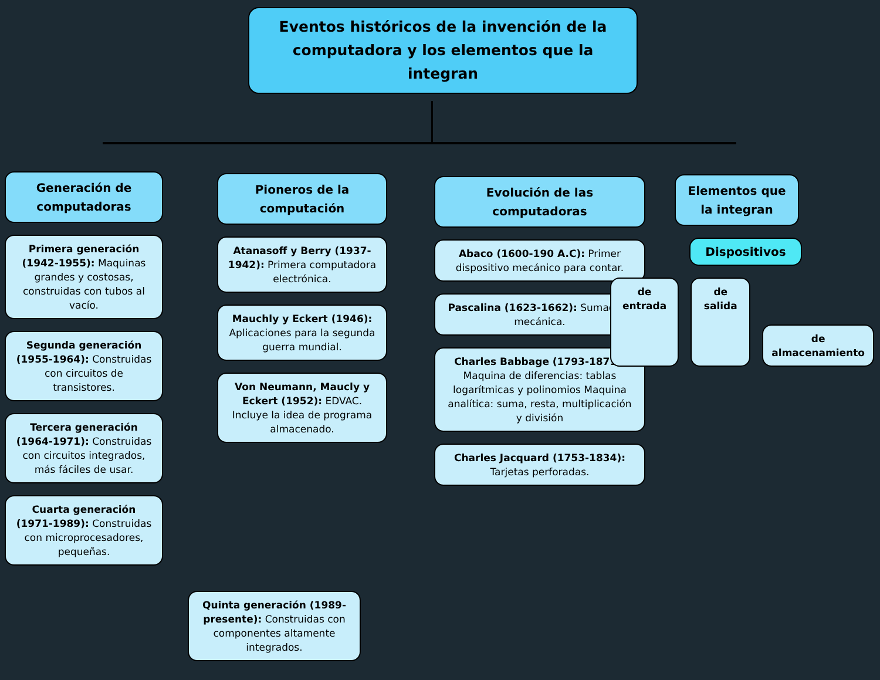Eventos históricos de la invención de la computadora y los elementos que la integran
Generación de computadoras
Primera generación (1942-1955): Maquinas grandes y costosas, construidas con tubos al vacío.
Segunda generación (1955-1964): Construidas con circuitos de transistores.
Tercera generación (1964-1971): Construidas con circuitos integrados, más fáciles de usar.
Cuarta generación (1971-1989): Construidas con microprocesadores, pequeñas.
Quinta generación (1989-presente): Construidas con componentes altamente integrados.
Pioneros de la computación
Atanasoff y Berry (1937-1942): Primera computadora electrónica.
Mauchly y Eckert (1946): Aplicaciones para la segunda guerra mundial.
Von Neumann, Maucly y Eckert (1952): EDVAC. Incluye la idea de programa almacenado.
Evolución de las computadoras
Abaco (1600-190 A.C): Primer dispositivo mecánico para contar.
Pascalina (1623-1662): Sumadora mecánica.
Charles Babbage (1793-1871): Maquina de diferencias: tablas logarítmicas y polinomios Maquina analítica: suma, resta, multiplicación y división
Charles Jacquard (1753-1834): Tarjetas perforadas.
Elementos que la integran
Dispositivos
de entrada de salida
de almacenamiento